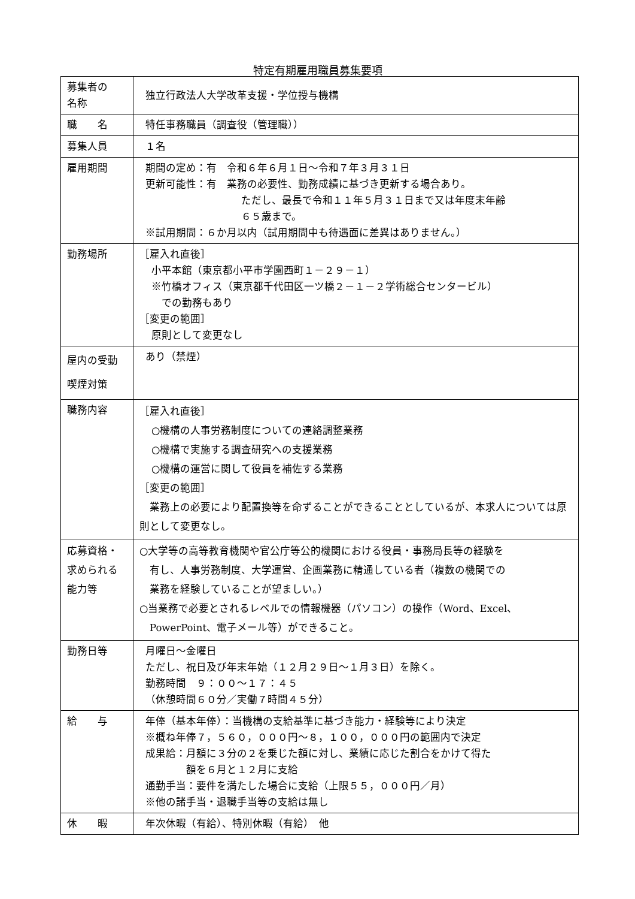特定有期雇用職員募集要項
| 募集者の 名称 | 独立行政法人大学改革支援・学位授与機構 |
| 職 名 | 特任事務職員（調査役（管理職）） |
| 募集人員 | １名 |
| 雇用期間 | 期間の定め：有 令和６年６月１日～令和７年３月３１日 更新可能性：有 業務の必要性、勤務成績に基づき更新する場合あり。 ただし、最長で令和１１年５月３１日まで又は年度末年齢 ６５歳まで。 ※試用期間：６か月以内（試用期間中も待遇面に差異はありません。） |
| 勤務場所 | ［雇入れ直後］ 小平本館（東京都小平市学園西町１－２９－１） ※竹橋オフィス（東京都千代田区一ツ橋２－１－２学術総合センタービル） での勤務もあり ［変更の範囲］ 原則として変更なし |
| 屋内の受動 喫煙対策 | あり（禁煙） |
| 職務内容 | ［雇入れ直後］ ○機構の人事労務制度についての連絡調整業務 ○機構で実施する調査研究への支援業務 ○機構の運営に関して役員を補佐する業務 ［変更の範囲］ 業務上の必要により配置換等を命ずることができることとしているが、本求人については原則として変更なし。 |
| 応募資格・ 求められる 能力等 | ○大学等の高等教育機関や官公庁等公的機関における役員・事務局長等の経験を 有し、人事労務制度、大学運営、企画業務に精通している者（複数の機関での 業務を経験していることが望ましい。） ○当業務で必要とされるレベルでの情報機器（パソコン）の操作（Word、Excel、 PowerPoint、電子メール等）ができること。 |
| 勤務日等 | 月曜日～金曜日 ただし、祝日及び年末年始（１２月２９日～１月３日）を除く。 勤務時間 ９：００～１７：４５ （休憩時間６０分／実働７時間４５分） |
| 給 与 | 年俸（基本年俸）：当機構の支給基準に基づき能力・経験等により決定 ※概ね年俸７，５６０，０００円～８，１００，０００円の範囲内で決定 成果給：月額に３分の２を乗じた額に対し、業績に応じた割合をかけて得た 額を６月と１２月に支給 通勤手当：要件を満たした場合に支給（上限５５，０００円／月） ※他の諸手当・退職手当等の支給は無し |
| 休 暇 | 年次休暇（有給）、特別休暇（有給） 他 |